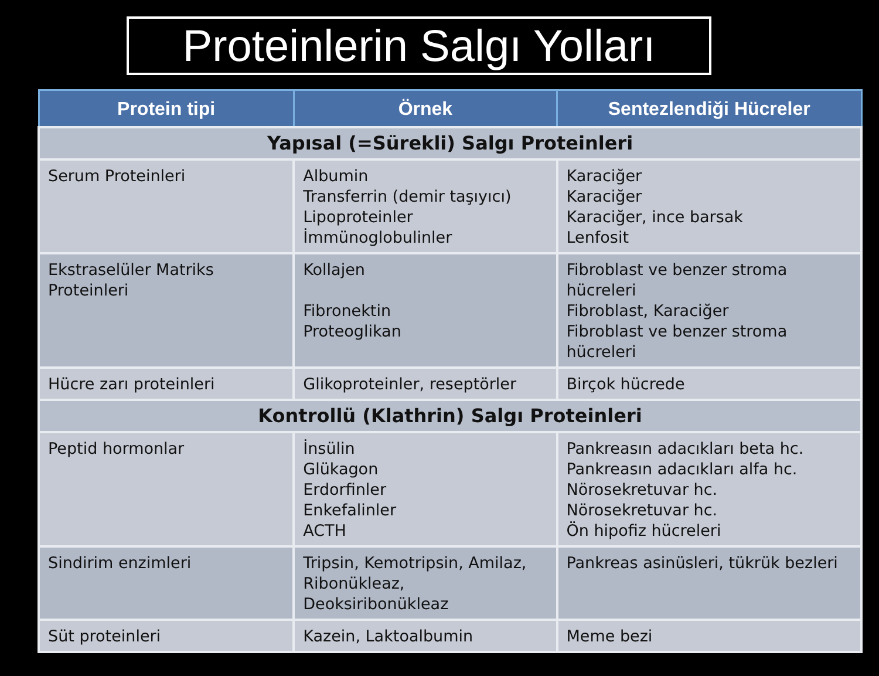Proteinlerin Salgı Yolları
| Protein tipi | Örnek | Sentezlendiği Hücreler |
| --- | --- | --- |
| Yapısal (=Sürekli) Salgı Proteinleri | | |
| Serum Proteinleri | Albumin Transferrin (demir taşıyıcı) Lipoproteinler İmmünoglobulinler | Karaciğer Karaciğer Karaciğer, ince barsak Lenfosit |
| Ekstraselüler Matriks Proteinleri | Kollajen Fibronektin Proteoglikan | Fibroblast ve benzer stroma hücreleri Fibroblast, Karaciğer Fibroblast ve benzer stroma hücreleri |
| Hücre zarı proteinleri | Glikoproteinler, reseptörler | Birçok hücrede |
| Kontrollü (Klathrin) Salgı Proteinleri | | |
| Peptid hormonlar | İnsülin Glükagon Erdorfinler Enkefalinler ACTH | Pankreasın adacıkları beta hc. Pankreasın adacıkları alfa hc. Nörosekretuvar hc. Nörosekretuvar hc. Ön hipofiz hücreleri |
| Sindirim enzimleri | Tripsin, Kemotripsin, Amilaz, Ribonükleaz, Deoksiribonükleaz | Pankreas asinüsleri, tükrük bezleri |
| Süt proteinleri | Kazein, Laktoalbumin | Meme bezi |